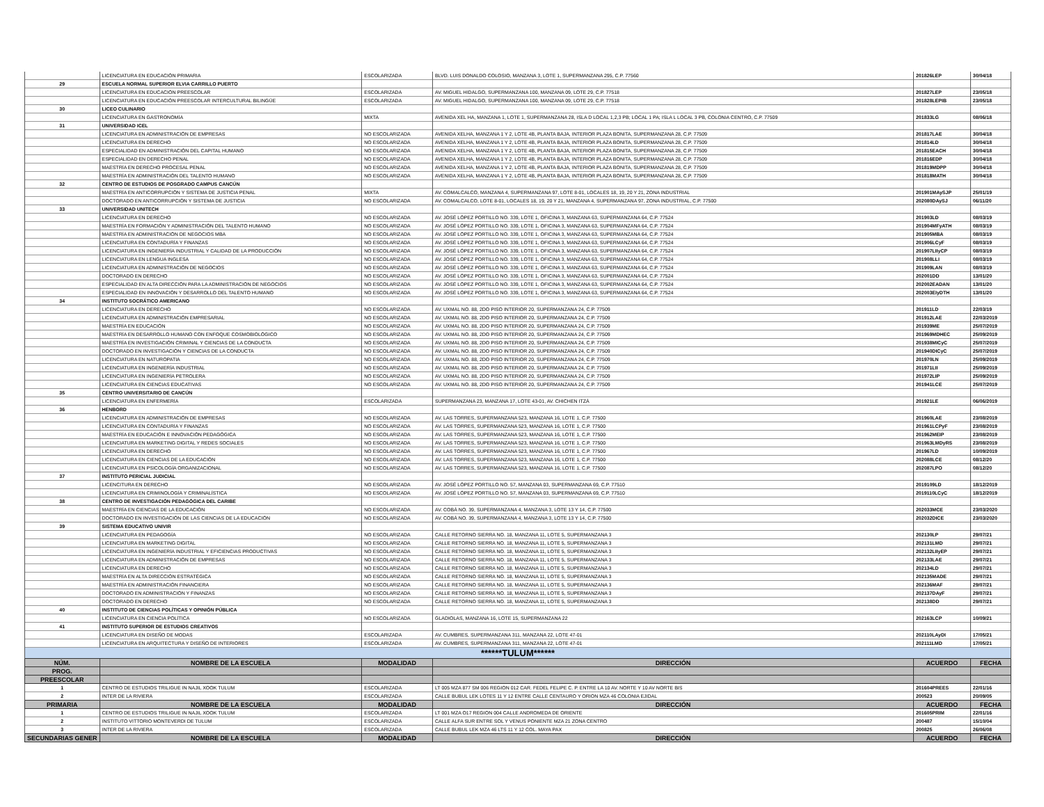| | LICENCIATURA EN EDUCACIÓN PRIMARIA | ESCOLARIZADA | BLVD. LUIS DONALDO COLOSIO, MANZANA 3, LOTE 1, SUPERMANZANA 295, C.P. 77560 | 201826LEP | 30/04/18 |
| 29 | ESCUELA NORMAL SUPERIOR ELVIA CARRILLO PUERTO | | | | |
| | LICENCIATURA EN EDUCACIÓN PREESCOLAR | ESCOLARIZADA | AV. MIGUEL HIDALGO, SUPERMANZANA 100, MANZANA 09, LOTE 29, C.P. 77518 | 201827LEP | 23/05/18 |
| | LICENCIATURA EN EDUCACIÓN PREESCOLAR INTERCULTURAL BILINGÜE | ESCOLARIZADA | AV. MIGUEL HIDALGO, SUPERMANZANA 100, MANZANA 09, LOTE 29, C.P. 77518 | 201828LEPIB | 23/05/18 |
| 30 | LICEO CULINARIO | | | | |
| | LICENCIATURA EN GASTRONOMÍA | MIXTA | AVENIDA XEL HA, MANZANA 1, LOTE 1, SUPERMANZANA 28, ISLA D LOCAL 1,2,3 PB; LOCAL 1 PA; ISLA L LOCAL 3 PB, COLONIA CENTRO, C.P. 77509 | 201833LG | 08/06/18 |
| 31 | UNIVERSIDAD ICEL | | | | |
| | LICENCIATURA EN ADMINISTRACIÓN DE EMPRESAS | NO ESCOLARIZADA | AVENIDA XELHA, MANZANA 1 Y 2, LOTE 4B, PLANTA BAJA, INTERIOR PLAZA BONITA, SUPERMANZANA 28, C.P. 77509 | 201817LAE | 30/04/18 |
| | LICENCIATURA EN DERECHO | NO ESCOLARIZADA | AVENIDA XELHA, MANZANA 1 Y 2, LOTE 4B, PLANTA BAJA, INTERIOR PLAZA BONITA, SUPERMANZANA 28, C.P. 77509 | 201814LD | 30/04/18 |
| | ESPECIALIDAD EN ADMINISTRACIÓN DEL CAPITAL HUMANO | NO ESCOLARIZADA | AVENIDA XELHA, MANZANA 1 Y 2, LOTE 4B, PLANTA BAJA, INTERIOR PLAZA BONITA, SUPERMANZANA 28, C.P. 77509 | 201815EACH | 30/04/18 |
| | ESPECIALIDAD EN DERECHO PENAL | NO ESCOLARIZADA | AVENIDA XELHA, MANZANA 1 Y 2, LOTE 4B, PLANTA BAJA, INTERIOR PLAZA BONITA, SUPERMANZANA 28, C.P. 77509 | 201816EDP | 30/04/18 |
| | MAESTRÍA EN DERECHO PROCESAL PENAL | NO ESCOLARIZADA | AVENIDA XELHA, MANZANA 1 Y 2, LOTE 4B, PLANTA BAJA, INTERIOR PLAZA BONITA, SUPERMANZANA 28, C.P. 77509 | 201819MDPP | 30/04/18 |
| | MAESTRÍA EN ADMINISTRACIÓN DEL TALENTO HUMANO | NO ESCOLARIZADA | AVENIDA XELHA, MANZANA 1 Y 2, LOTE 4B, PLANTA BAJA, INTERIOR PLAZA BONITA, SUPERMANZANA 28, C.P. 77509 | 201818MATH | 30/04/18 |
| 32 | CENTRO DE ESTUDIOS DE POSGRADO CAMPUS CANCÚN | | | | |
| | MAESTRÍA EN ANTICORRUPCIÓN Y SISTEMA DE JUSTICIA PENAL | MIXTA | AV. COMALCALCO, MANZANA 4, SUPERMANZANA 97, LOTE 8-01, LOCALES 18, 19, 20 Y 21, ZONA INDUSTRIAL | 201901MAySJP | 25/01/19 |
| | DOCTORADO EN ANTICORRUPCIÓN Y SISTEMA DE JUSTICIA | NO ESCOLARIZADA | AV. COMALCALCO, LOTE 8-01, LOCALES 18, 19, 20 Y 21, MANZANA 4, SUPERMANZANA 97, ZONA INDUSTRIAL, C.P. 77500 | 202080DAySJ | 06/11/20 |
| 33 | UNIVERSIDAD UNITECH | | | | |
| | LICENCIATURA EN DERECHO | NO ESCOLARIZADA | AV. JOSÉ LÓPEZ PORTILLO NO. 339, LOTE 1, OFICINA 3, MANZANA 63, SUPERMANZANA 64, C.P. 77524 | 201903LD | 08/03/19 |
| | MAESTRÍA EN FORMACIÓN Y ADMINISTRACIÓN DEL TALENTO HUMANO | NO ESCOLARIZADA | AV. JOSÉ LÓPEZ PORTILLO NO. 339, LOTE 1, OFICINA 3, MANZANA 63, SUPERMANZANA 64, C.P. 77524 | 201904MFyATH | 08/03/19 |
| | MAESTRÍA EN ADMINISTRACIÓN DE NEGOCIOS MBA | NO ESCOLARIZADA | AV. JOSÉ LÓPEZ PORTILLO NO. 339, LOTE 1, OFICINA 3, MANZANA 63, SUPERMANZANA 64, C.P. 77524 | 201905MBA | 08/03/19 |
| | LICENCIATURA EN CONTADURÍA Y FINANZAS | NO ESCOLARIZADA | AV. JOSÉ LÓPEZ PORTILLO NO. 339, LOTE 1, OFICINA 3, MANZANA 63, SUPERMANZANA 64, C.P. 77524 | 201906LCyF | 08/03/19 |
| | LICENCIATURA EN INGENIERÍA INDUSTRIAL Y CALIDAD DE LA PRODUCCIÓN | NO ESCOLARIZADA | AV. JOSÉ LÓPEZ PORTILLO NO. 339, LOTE 1, OFICINA 3, MANZANA 63, SUPERMANZANA 64, C.P. 77524 | 201907LIIyCP | 08/03/19 |
| | LICENCIATURA EN LENGUA INGLESA | NO ESCOLARIZADA | AV. JOSÉ LÓPEZ PORTILLO NO. 339, LOTE 1, OFICINA 3, MANZANA 63, SUPERMANZANA 64, C.P. 77524 | 201908LLI | 08/03/19 |
| | LICENCIATURA EN ADMINISTRACIÓN DE NEGOCIOS | NO ESCOLARIZADA | AV. JOSÉ LÓPEZ PORTILLO NO. 339, LOTE 1, OFICINA 3, MANZANA 63, SUPERMANZANA 64, C.P. 77524 | 201909LAN | 08/03/19 |
| | DOCTORADO EN DERECHO | NO ESCOLARIZADA | AV. JOSÉ LÓPEZ PORTILLO NO. 339, LOTE 1, OFICINA 3, MANZANA 63, SUPERMANZANA 64, C.P. 77524 | 202001DD | 13/01/20 |
| | ESPECIALIDAD EN ALTA DIRECCIÓN PARA LA ADMINISTRACIÓN DE NEGOCIOS | NO ESCOLARIZADA | AV. JOSÉ LÓPEZ PORTILLO NO. 339, LOTE 1, OFICINA 3, MANZANA 63, SUPERMANZANA 64, C.P. 77524 | 202002EADAN | 13/01/20 |
| | ESPECIALIDAD EN INNOVACIÓN Y DESARROLLO DEL TALENTO HUMANO | NO ESCOLARIZADA | AV. JOSÉ LÓPEZ PORTILLO NO. 339, LOTE 1, OFICINA 3, MANZANA 63, SUPERMANZANA 64, C.P. 77524 | 202003EIyDTH | 13/01/20 |
| 34 | INSTITUTO SOCRÁTICO AMERICANO | | | | |
| | LICENCIATURA EN DERECHO | NO ESCOLARIZADA | AV. UXMAL NO. 88, 2DO PISO INTERIOR 20, SUPERMANZANA 24, C.P. 77509 | 201911LD | 22/03/19 |
| | LICENCIATURA EN ADMINISTRACIÓN EMPRESARIAL | NO ESCOLARIZADA | AV. UXMAL NO. 88, 2DO PISO INTERIOR 20, SUPERMANZANA 24, C.P. 77509 | 201912LAE | 22/03/2019 |
| | MAESTRÍA EN EDUCACIÓN | NO ESCOLARIZADA | AV. UXMAL NO. 88, 2DO PISO INTERIOR 20, SUPERMANZANA 24, C.P. 77509 | 201939ME | 25/07/2019 |
| | MAESTRÍA EN DESARROLLO HUMANO CON ENFOQUE COSMOBIOLÓGICO | NO ESCOLARIZADA | AV. UXMAL NO. 88, 2DO PISO INTERIOR 20, SUPERMANZANA 24, C.P. 77509 | 201969MDHEC | 25/09/2019 |
| | MAESTRÍA EN INVESTIGACIÓN CRIMINAL Y CIENCIAS DE LA CONDUCTA | NO ESCOLARIZADA | AV. UXMAL NO. 88, 2DO PISO INTERIOR 20, SUPERMANZANA 24, C.P. 77509 | 201938MICyC | 25/07/2019 |
| | DOCTORADO EN INVESTIGACIÓN Y CIENCIAS DE LA CONDUCTA | NO ESCOLARIZADA | AV. UXMAL NO. 88, 2DO PISO INTERIOR 20, SUPERMANZANA 24, C.P. 77509 | 201940DICyC | 25/07/2019 |
| | LICENCIATURA EN NATUROPATIA | NO ESCOLARIZADA | AV. UXMAL NO. 88, 2DO PISO INTERIOR 20, SUPERMANZANA 24, C.P. 77509 | 201970LN | 25/09/2019 |
| | LICENCIATURA EN INGENIERÍA INDUSTRIAL | NO ESCOLARIZADA | AV. UXMAL NO. 88, 2DO PISO INTERIOR 20, SUPERMANZANA 24, C.P. 77509 | 201971LII | 25/09/2019 |
| | LICENCIATURA EN INGENIERÍA PETROLERA | NO ESCOLARIZADA | AV. UXMAL NO. 88, 2DO PISO INTERIOR 20, SUPERMANZANA 24, C.P. 77509 | 201972LIP | 25/09/2019 |
| | LICENCIATURA EN CIENCIAS EDUCATIVAS | NO ESCOLARIZADA | AV. UXMAL NO. 88, 2DO PISO INTERIOR 20, SUPERMANZANA 24, C.P. 77509 | 201941LCE | 25/07/2019 |
| 35 | CENTRO UNIVERSITARIO DE CANCÚN | | | | |
| | LICENCIATURA EN ENFERMERÍA | ESCOLARIZADA | SUPERMANZANA 23, MANZANA 17, LOTE 43-01, AV. CHICHEN ITZÁ | 201921LE | 06/06/2019 |
| 36 | HENBORD | | | | |
| | LICENCIATURA EN ADMINISTRACIÓN DE EMPRESAS | NO ESCOLARIZADA | AV. LAS TORRES, SUPERMANZANA 523, MANZANA 16, LOTE 1, C.P. 77500 | 201960LAE | 23/08/2019 |
| | LICENCIATURA EN CONTADURÍA Y FINANZAS | NO ESCOLARIZADA | AV. LAS TORRES, SUPERMANZANA 523, MANZANA 16, LOTE 1, C.P. 77500 | 201961LCPyF | 23/08/2019 |
| | MAESTRÍA EN EDUCACIÓN E INNOVACIÓN PEDAGÓGICA | NO ESCOLARIZADA | AV. LAS TORRES, SUPERMANZANA 523, MANZANA 16, LOTE 1, C.P. 77500 | 201962MEIP | 23/08/2019 |
| | LICENCIATURA EN MARKETING DIGITAL Y REDES SOCIALES | NO ESCOLARIZADA | AV. LAS TORRES, SUPERMANZANA 523, MANZANA 16, LOTE 1, C.P. 77500 | 201963LMDyRS | 23/08/2019 |
| | LICENCIATURA EN DERECHO | NO ESCOLARIZADA | AV. LAS TORRES, SUPERMANZANA 523, MANZANA 16, LOTE 1, C.P. 77500 | 201967LD | 10/09/2019 |
| | LICENCIATURA EN CIENCIAS DE LA EDUCACIÓN | NO ESCOLARIZADA | AV. LAS TORRES, SUPERMANZANA 523, MANZANA 16, LOTE 1, C.P. 77500 | 202088LCE | 08/12/20 |
| | LICENCIATURA EN PSICOLOGÍA ORGANIZACIONAL | NO ESCOLARIZADA | AV. LAS TORRES, SUPERMANZANA 523, MANZANA 16, LOTE 1, C.P. 77500 | 202087LPO | 08/12/20 |
| 37 | INSTITUTO PERICIAL JUDICIAL | | | | |
| | LICENCITURA EN DERECHO | NO ESCOLARIZADA | AV. JOSÉ LÓPEZ PORTILLO NO. 57, MANZANA 03, SUPERMANZANA 69, C.P. 77510 | 2019109LD | 18/12/2019 |
| | LICENCIATURA EN CRIMINOLOGÍA Y CRIMINALÍSTICA | NO ESCOLARIZADA | AV. JOSÉ LÓPEZ PORTILLO NO. 57, MANZANA 03, SUPERMANZANA 69, C.P. 77510 | 2019110LCyC | 18/12/2019 |
| 38 | CENTRO DE INVESTIGACIÓN PEDAGÓGICA DEL CARIBE | | | | |
| | MAESTRÍA EN CIENCIAS DE LA EDUCACIÓN | NO ESCOLARIZADA | AV. COBÁ NO. 39, SUPERMANZANA 4, MANZANA 3, LOTE 13 Y 14, C.P. 77500 | 202033MCE | 23/03/2020 |
| | DOCTORADO EN INVESTIGACIÓN DE LAS CIENCIAS DE LA EDUCACIÓN | NO ESCOLARIZADA | AV. COBÁ NO. 39, SUPERMANZANA 4, MANZANA 3, LOTE 13 Y 14, C.P. 77500 | 202032DICE | 23/03/2020 |
| 39 | SISTEMA EDUCATIVO UNIVIR | | | | |
| | LICENCIATURA EN PEDAGOGÍA | NO ESCOLARIZADA | CALLE RETORNO SIERRA NO. 18, MANZANA 11, LOTE 5, SUPERMANZANA 3 | 202130LP | 29/07/21 |
| | LICENCIATURA EN MARKETING DIGITAL | NO ESCOLARIZADA | CALLE RETORNO SIERRA NO. 18, MANZANA 11, LOTE 5, SUPERMANZANA 3 | 202131LMD | 29/07/21 |
| | LICENCIATURA EN INGENIERÍA INDUSTRIAL Y EFICIENCIAS PRODUCTIVAS | NO ESCOLARIZADA | CALLE RETORNO SIERRA NO. 18, MANZANA 11, LOTE 5, SUPERMANZANA 3 | 202132LIIyEP | 29/07/21 |
| | LICENCIATURA EN ADMINISTRACIÓN DE EMPRESAS | NO ESCOLARIZADA | CALLE RETORNO SIERRA NO. 18, MANZANA 11, LOTE 5, SUPERMANZANA 3 | 202133LAE | 29/07/21 |
| | LICENCIATURA EN DERECHO | NO ESCOLARIZADA | CALLE RETORNO SIERRA NO. 18, MANZANA 11, LOTE 5, SUPERMANZANA 3 | 202134LD | 29/07/21 |
| | MAESTRÍA EN ALTA DIRECCIÓN ESTRATÉGICA | NO ESCOLARIZADA | CALLE RETORNO SIERRA NO. 18, MANZANA 11, LOTE 5, SUPERMANZANA 3 | 202135MADE | 29/07/21 |
| | MAESTRÍA EN ADMINISTRACIÓN FINANCIERA | NO ESCOLARIZADA | CALLE RETORNO SIERRA NO. 18, MANZANA 11, LOTE 5, SUPERMANZANA 3 | 202136MAF | 29/07/21 |
| | DOCTORADO EN ADMINISTRACIÓN Y FINANZAS | NO ESCOLARIZADA | CALLE RETORNO SIERRA NO. 18, MANZANA 11, LOTE 5, SUPERMANZANA 3 | 202137DAyF | 29/07/21 |
| | DOCTORADO EN DERECHO | NO ESCOLARIZADA | CALLE RETORNO SIERRA NO. 18, MANZANA 11, LOTE 5, SUPERMANZANA 3 | 202138DD | 29/07/21 |
| 40 | INSTITUTO DE CIENCIAS POLÍTICAS Y OPINIÓN PÚBLICA | | | | |
| | LICENCIATURA EN CIENCIA POLÍTICA | NO ESCOLARIZADA | GLADIOLAS, MANZANA 16, LOTE 15, SUPERMANZANA 22 | 202163LCP | 10/09/21 |
| 41 | INSTITUTO SUPERIOR DE ESTUDIOS CREATIVOS | | | | |
| | LICENCIATURA EN DISEÑO DE MODAS | ESCOLARIZADA | AV. CUMBRES, SUPERMANZANA 311, MANZANA 22, LOTE 47-01 | 202110LAyDI | 17/05/21 |
| | LICENCIATURA EN ARQUITECTURA Y DISEÑO DE INTERIORES | ESCOLARIZADA | AV. CUMBRES, SUPERMANZANA 311, MANZANA 22, LOTE 47-01 | 202111LMD | 17/05/21 |
| ******TULUM****** | | | | | |
| NÚM. | NOMBRE DE LA ESCUELA | MODALIDAD | DIRECCIÓN | ACUERDO | FECHA |
| PROG. | | | | | |
| PREESCOLAR | | | | | |
| 1 | CENTRO DE ESTUDIOS TRILIGUE IN NAJIL XOOK TULUM | ESCOLARIZADA | LT 005 MZA 877 SM 006 REGION 012 CAR. FEDEL FELIPE C. P. ENTRE LA 10 AV. NORTE Y 10 AV NORTE BIS | 201604PREES | 22/01/16 |
| 2 | INTER DE LA RIVIERA | ESCOLARIZADA | CALLE BUBUL LEK LOTES 11 Y 12 ENTRE CALLE CENTAURO Y ORION MZA 46 COLONIA EJIDAL | 200523 | 20/09/05 |
| PRIMARIA | NOMBRE DE LA ESCUELA | MODALIDAD | DIRECCIÓN | ACUERDO | FECHA |
| 1 | CENTRO DE ESTUDIOS TRILIGUE IN NAJIL XOOK TULUM | ESCOLARIZADA | LT 001 MZA O17 REGION 004 CALLE ANDROMEDA DE ORIENTE | 201605PRIM | 22/01/16 |
| 2 | INSTITUTO VITTORIO MONTEVERDI DE TULUM | ESCOLARIZADA | CALLE ALFA SUR ENTRE SOL Y VENUS PONIENTE MZA 21 ZONA CENTRO | 200487 | 15/10/04 |
| 3 | INTER DE LA RIVIERA | ESCOLARIZADA | CALLE BUBUL LEK MZA 46 LTS 11 Y 12 COL. MAYA PAX | 200825 | 26/06/08 |
| SECUNDARIAS GENER | NOMBRE DE LA ESCUELA | MODALIDAD | DIRECCIÓN | ACUERDO | FECHA |